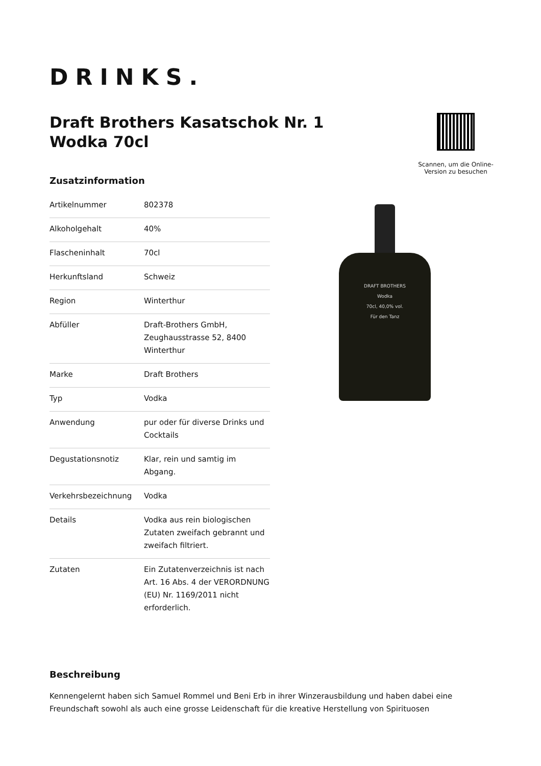DRINKS.
Draft Brothers Kasatschok Nr. 1
Wodka 70cl
Scannen, um die Online-Version zu besuchen
Zusatzinformation
| Artikelnummer | 802378 |
| Alkoholgehalt | 40% |
| Flascheninhalt | 70cl |
| Herkunftsland | Schweiz |
| Region | Winterthur |
| Abfüller | Draft-Brothers GmbH, Zeughausstrasse 52, 8400 Winterthur |
| Marke | Draft Brothers |
| Typ | Vodka |
| Anwendung | pur oder für diverse Drinks und Cocktails |
| Degustationsnotiz | Klar, rein und samtig im Abgang. |
| Verkehrsbezeichnung | Vodka |
| Details | Vodka aus rein biologischen Zutaten zweifach gebrannt und zweifach filtriert. |
| Zutaten | Ein Zutatenverzeichnis ist nach Art. 16 Abs. 4 der VERORDNUNG (EU) Nr. 1169/2011 nicht erforderlich. |
DRAFT BROTHERS
Wodka
70cl, 40,0% vol.
Für den Tanz
Beschreibung
Kennengelernt haben sich Samuel Rommel und Beni Erb in ihrer Winzerausbildung und haben dabei eine Freundschaft sowohl als auch eine grosse Leidenschaft für die kreative Herstellung von Spirituosen